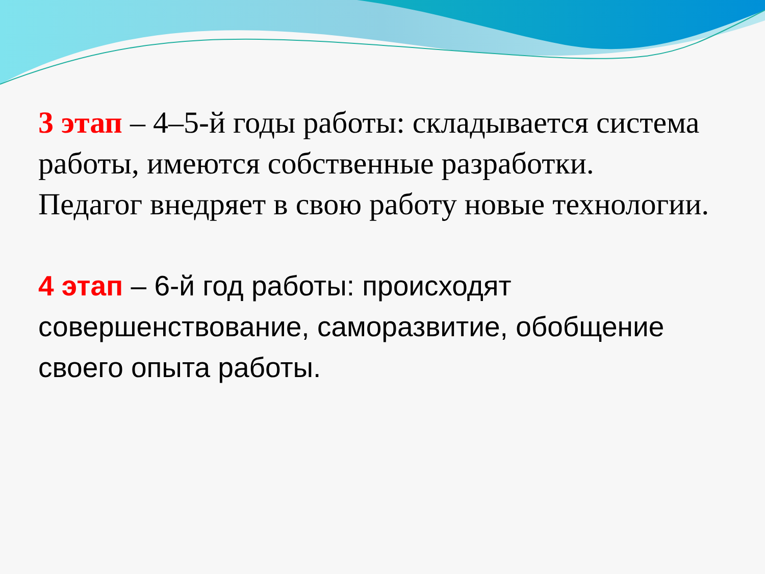3 этап – 4–5-й годы работы: складывается система работы, имеются собственные разработки.
Педагог внедряет в свою работу новые технологии.
4 этап – 6-й год работы: происходят совершенствование, саморазвитие, обобщение своего опыта работы.